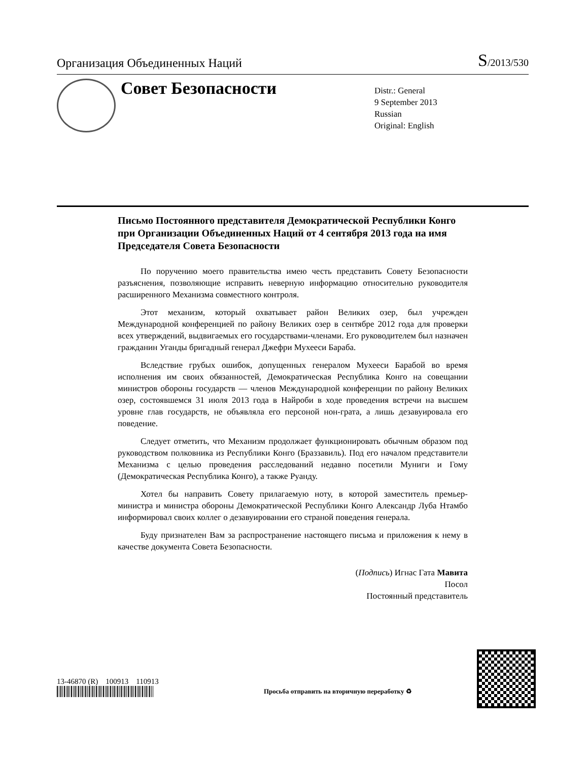Организация Объединенных Наций S/2013/530
Совет Безопасности
Distr.: General
9 September 2013
Russian
Original: English
Письмо Постоянного представителя Демократической Республики Конго при Организации Объединенных Наций от 4 сентября 2013 года на имя Председателя Совета Безопасности
По поручению моего правительства имею честь представить Совету Безопасности разъяснения, позволяющие исправить неверную информацию относительно руководителя расширенного Механизма совместного контроля.
Этот механизм, который охватывает район Великих озер, был учрежден Международной конференцией по району Великих озер в сентябре 2012 года для проверки всех утверждений, выдвигаемых его государствами-членами. Его руководителем был назначен гражданин Уганды бригадный генерал Джефри Мухееси Бараба.
Вследствие грубых ошибок, допущенных генералом Мухееси Барабой во время исполнения им своих обязанностей, Демократическая Республика Конго на совещании министров обороны государств — членов Международной конференции по району Великих озер, состоявшемся 31 июля 2013 года в Найроби в ходе проведения встречи на высшем уровне глав государств, не объявляла его персоной нон-грата, а лишь дезавуировала его поведение.
Следует отметить, что Механизм продолжает функционировать обычным образом под руководством полковника из Республики Конго (Браззавиль). Под его началом представители Механизма с целью проведения расследований недавно посетили Муниги и Гому (Демократическая Республика Конго), а также Руанду.
Хотел бы направить Совету прилагаемую ноту, в которой заместитель премьер-министра и министра обороны Демократической Республики Конго Александр Луба Нтамбо информировал своих коллег о дезавуировании его страной поведения генерала.
Буду признателен Вам за распространение настоящего письма и приложения к нему в качестве документа Совета Безопасности.
(Подпись) Игнас Гата Мавита
Посол
Постоянный представитель
13-46870 (R) 100913 110913
Просьба отправить на вторичную переработку ♻